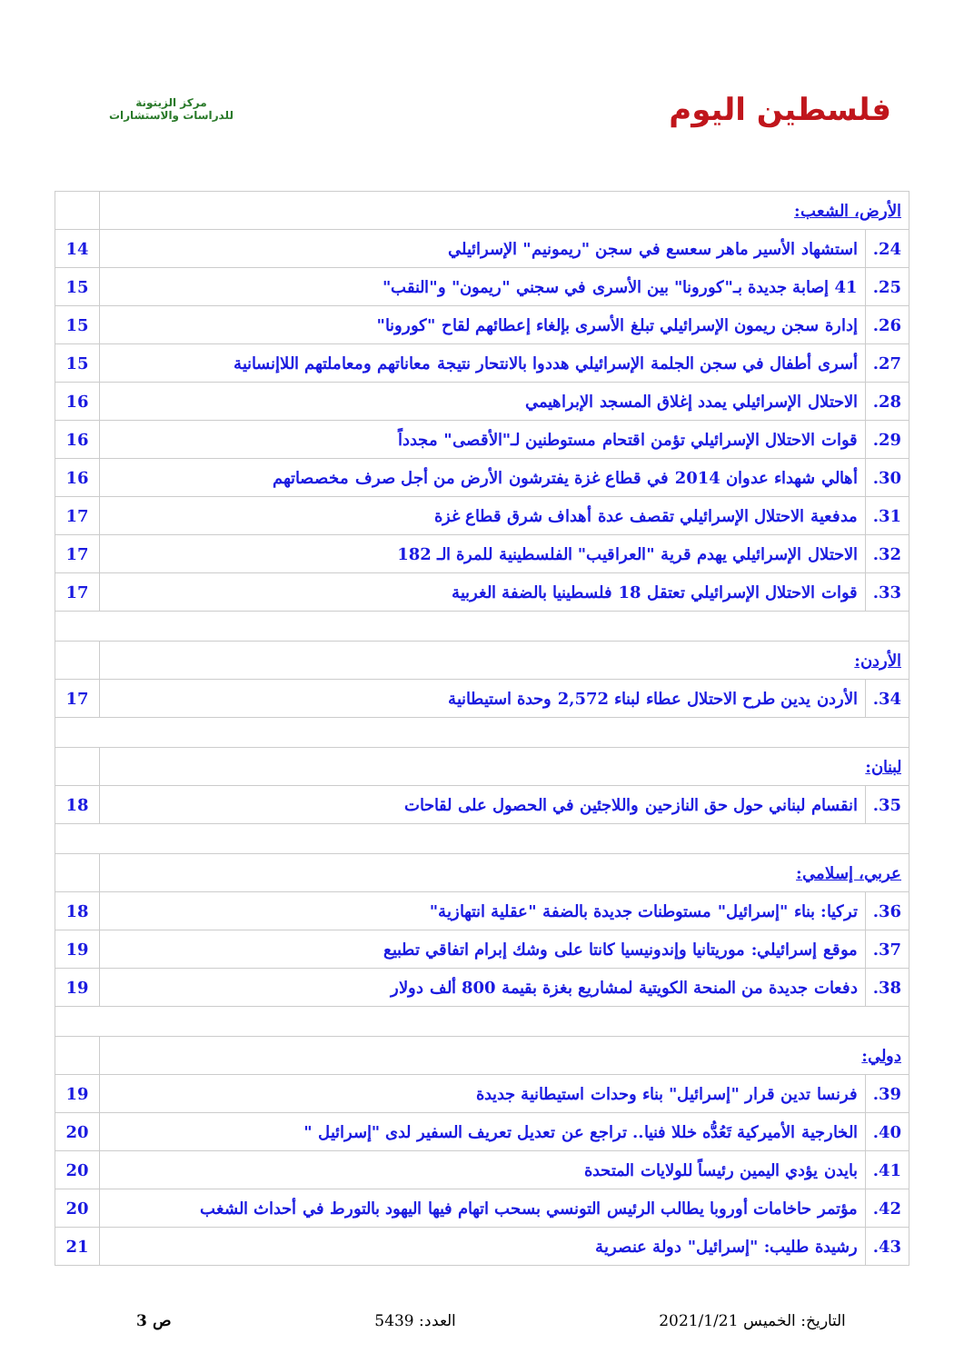فلسطين اليوم
مركز الزيتونة
للدراسات والاستشارات
| الأرض، الشعب: | | |
| 24. | استشهاد الأسير ماهر سعسع في سجن "ريمونيم" الإسرائيلي | 14 |
| 25. | 41 إصابة جديدة بـ"كورونا" بين الأسرى في سجني "ريمون" و"النقب" | 15 |
| 26. | إدارة سجن ريمون الإسرائيلي تبلغ الأسرى بإلغاء إعطائهم لقاح "كورونا" | 15 |
| 27. | أسرى أطفال في سجن الجلمة الإسرائيلي هددوا بالانتحار نتيجة معاناتهم ومعاملتهم اللاإنسانية | 15 |
| 28. | الاحتلال الإسرائيلي يمدد إغلاق المسجد الإبراهيمي | 16 |
| 29. | قوات الاحتلال الإسرائيلي تؤمن اقتحام مستوطنين لـ"الأقصى" مجدداً | 16 |
| 30. | أهالي شهداء عدوان 2014 في قطاع غزة يفترشون الأرض من أجل صرف مخصصاتهم | 16 |
| 31. | مدفعية الاحتلال الإسرائيلي تقصف عدة أهداف شرق قطاع غزة | 17 |
| 32. | الاحتلال الإسرائيلي يهدم قرية "العراقيب" الفلسطينية للمرة الـ 182 | 17 |
| 33. | قوات الاحتلال الإسرائيلي تعتقل 18 فلسطينيا بالضفة الغربية | 17 |
| الأردن: | | |
| 34. | الأردن يدين طرح الاحتلال عطاء لبناء 2,572 وحدة استيطانية | 17 |
| لبنان: | | |
| 35. | انقسام لبناني حول حق النازحين واللاجئين في الحصول على لقاحات | 18 |
| عربي، إسلامي: | | |
| 36. | تركيا: بناء "إسرائيل" مستوطنات جديدة بالضفة "عقلية انتهازية" | 18 |
| 37. | موقع إسرائيلي: موريتانيا وإندونيسيا كانتا على وشك إبرام اتفاقي تطبيع | 19 |
| 38. | دفعات جديدة من المنحة الكويتية لمشاريع بغزة بقيمة 800 ألف دولار | 19 |
| دولي: | | |
| 39. | فرنسا تدين قرار "إسرائيل" بناء وحدات استيطانية جديدة | 19 |
| 40. | الخارجية الأميركية تَعُدُّه خللا فنيا.. تراجع عن تعديل تعريف السفير لدى "إسرائيل " | 20 |
| 41. | بايدن يؤدي اليمين رئيساً للولايات المتحدة | 20 |
| 42. | مؤتمر حاخامات أوروبا يطالب الرئيس التونسي بسحب اتهام فيها اليهود بالتورط في أحداث الشغب | 20 |
| 43. | رشيدة طليب: "إسرائيل" دولة عنصرية | 21 |
التاريخ: الخميس 2021/1/21 العدد: 5439 ص 3